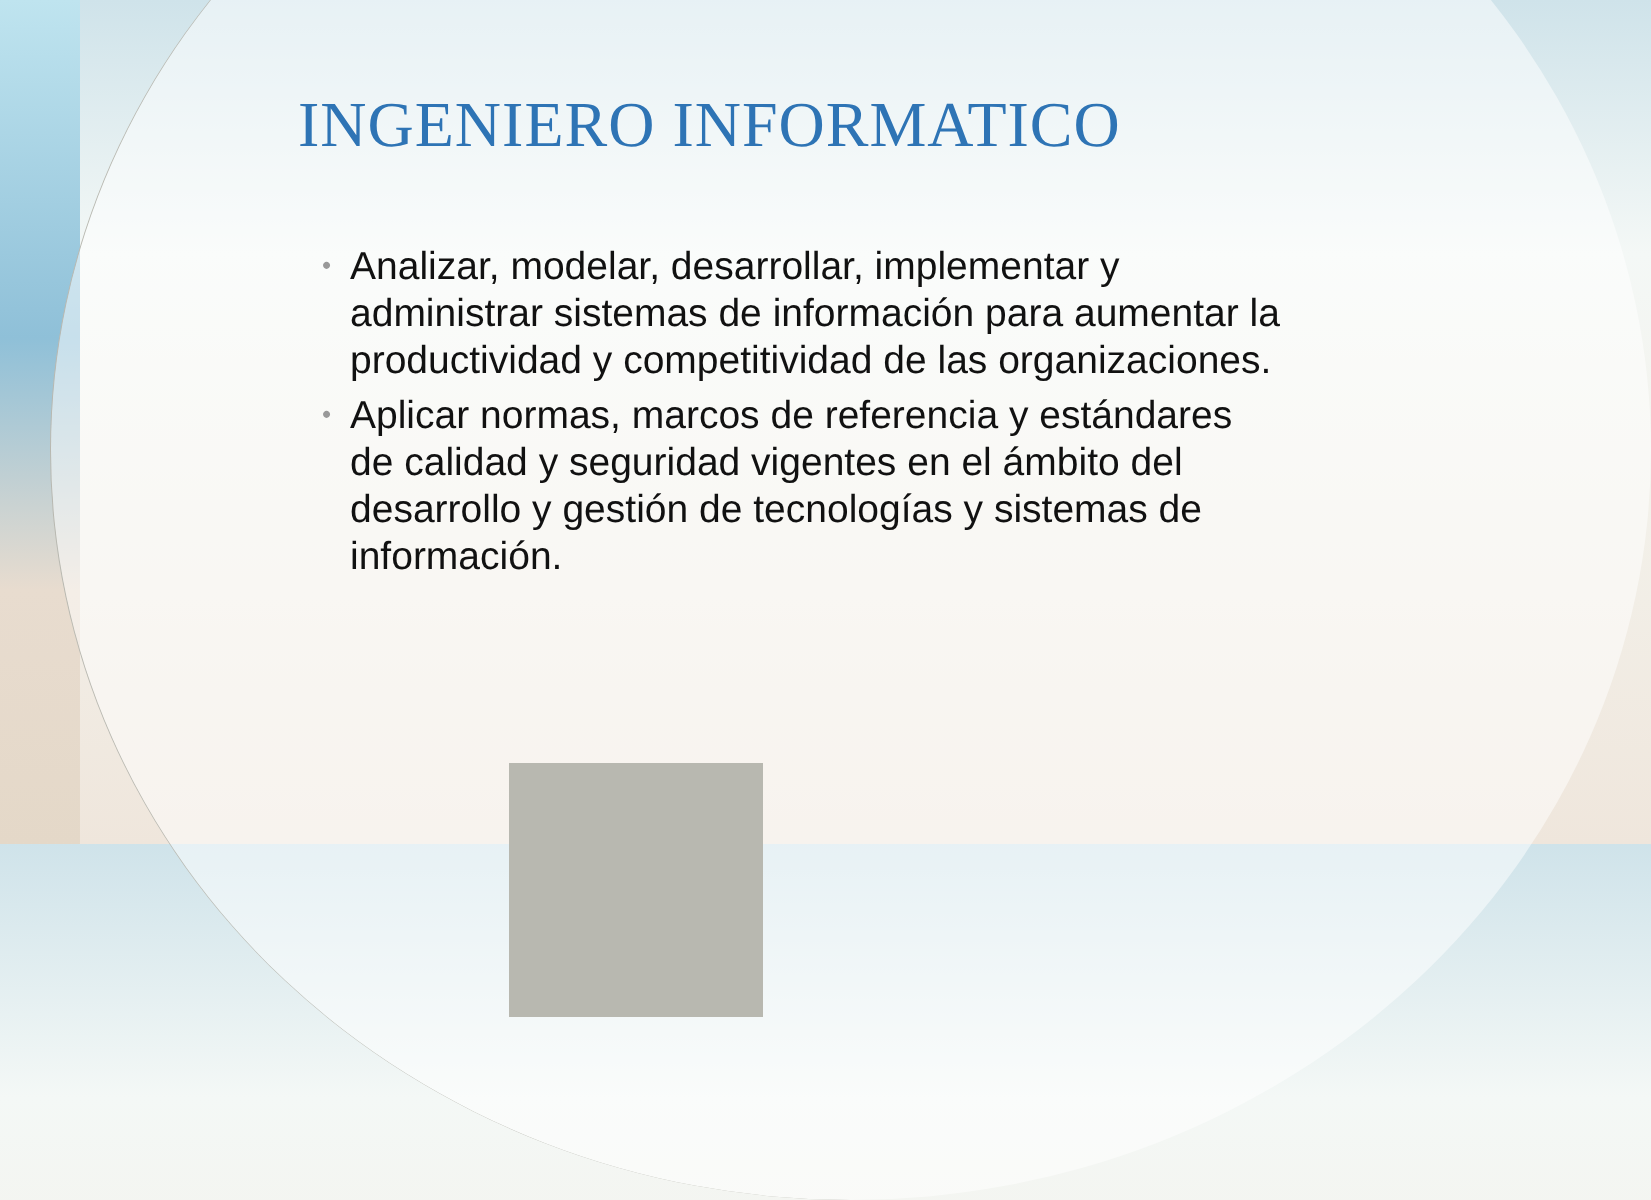INGENIERO INFORMATICO
• Analizar, modelar, desarrollar, implementar y administrar sistemas de información para aumentar la productividad y competitividad de las organizaciones.
• Aplicar normas, marcos de referencia y estándares de calidad y seguridad vigentes en el ámbito del desarrollo y gestión de tecnologías y sistemas de información.